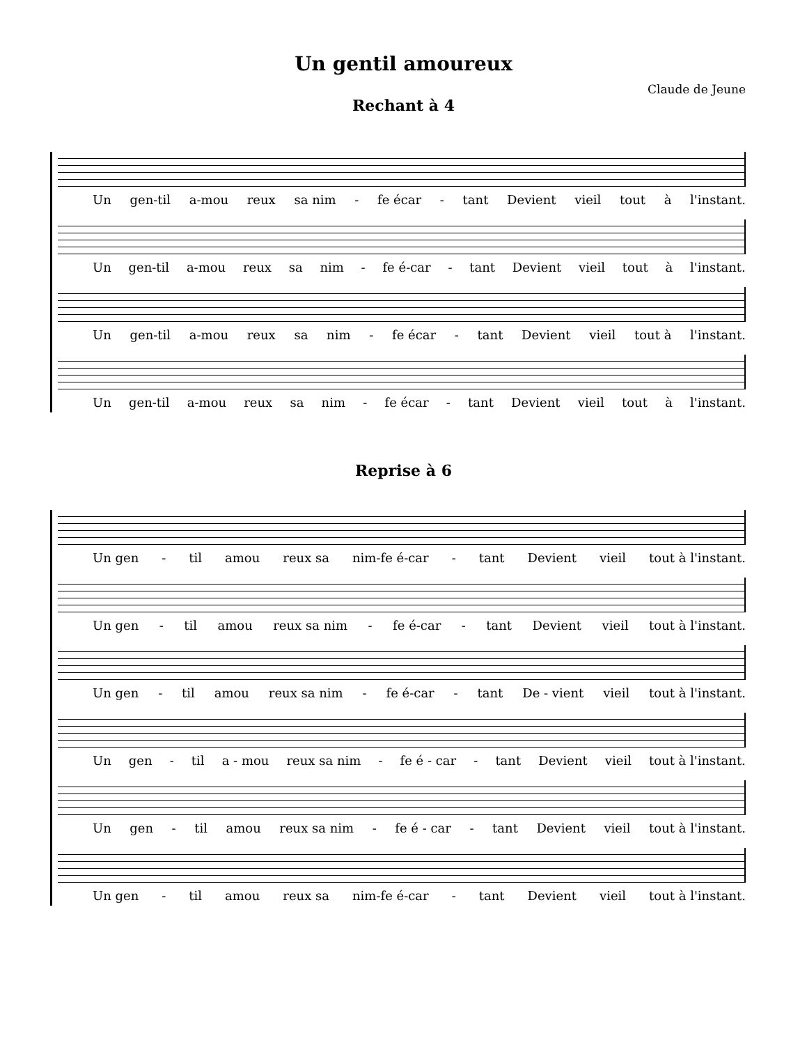Un gentil amoureux
Claude de Jeune
Rechant à 4
Un gen-til a-mou reux sa nim - fe écar - tant Devient vieil tout à l'instant.
Un gen-til a-mou reux sa nim - fe é-car - tant Devient vieil tout à l'instant.
Un gen-til a-mou reux sa nim - fe écar - tant Devient vieil tout à l'instant.
Un gen-til a-mou reux sa nim - fe écar - tant Devient vieil tout à l'instant.
Reprise à 6
Un gen - til amou reux sa nim-fe é-car - tant Devient vieil tout à l'instant.
Un gen - til amou reux sa nim - fe é-car - tant Devient vieil tout à l'instant.
Un gen - til amou reux sa nim - fe é-car - tant De - vient vieil tout à l'instant.
Un gen - til a - mou reux sa nim - fe é - car - tant Devient vieil tout à l'instant.
Un gen - til amou reux sa nim - fe é - car - tant Devient vieil tout à l'instant.
Un gen - til amou reux sa nim-fe é-car - tant Devient vieil tout à l'instant.